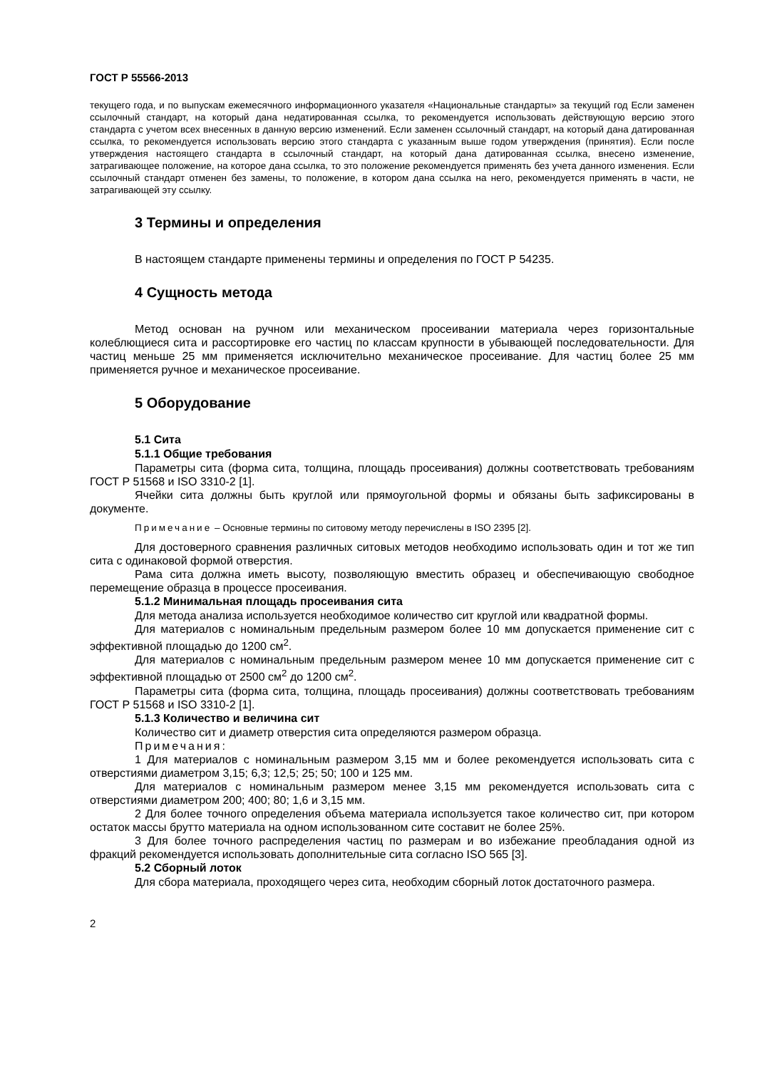ГОСТ Р 55566-2013
текущего года, и по выпускам ежемесячного информационного указателя «Национальные стандарты» за текущий год Если заменен ссылочный стандарт, на который дана недатированная ссылка, то рекомендуется использовать действующую версию этого стандарта с учетом всех внесенных в данную версию изменений. Если заменен ссылочный стандарт, на который дана датированная ссылка, то рекомендуется использовать версию этого стандарта с указанным выше годом утверждения (принятия). Если после утверждения настоящего стандарта в ссылочный стандарт, на который дана датированная ссылка, внесено изменение, затрагивающее положение, на которое дана ссылка, то это положение рекомендуется применять без учета данного изменения. Если ссылочный стандарт отменен без замены, то положение, в котором дана ссылка на него, рекомендуется применять в части, не затрагивающей эту ссылку.
3 Термины и определения
В настоящем стандарте применены термины и определения по ГОСТ Р 54235.
4 Сущность метода
Метод основан на ручном или механическом просеивании материала через горизонтальные колеблющиеся сита и рассортировке его частиц по классам крупности в убывающей последовательности. Для частиц меньше 25 мм применяется исключительно механическое просеивание. Для частиц более 25 мм применяется ручное и механическое просеивание.
5 Оборудование
5.1 Сита
5.1.1 Общие требования
Параметры сита (форма сита, толщина, площадь просеивания) должны соответствовать требованиям ГОСТ Р 51568 и ISO 3310-2 [1].
Ячейки сита должны быть круглой или прямоугольной формы и обязаны быть зафиксированы в документе.
Примечание – Основные термины по ситовому методу перечислены в ISO 2395 [2].
Для достоверного сравнения различных ситовых методов необходимо использовать один и тот же тип сита с одинаковой формой отверстия.
Рама сита должна иметь высоту, позволяющую вместить образец и обеспечивающую свободное перемещение образца в процессе просеивания.
5.1.2 Минимальная площадь просеивания сита
Для метода анализа используется необходимое количество сит круглой или квадратной формы.
Для материалов с номинальным предельным размером более 10 мм допускается применение сит с эффективной площадью до 1200 см<sup>2</sup>.
Для материалов с номинальным предельным размером менее 10 мм допускается применение сит с эффективной площадью от 2500 см<sup>2</sup> до 1200 см<sup>2</sup>.
Параметры сита (форма сита, толщина, площадь просеивания) должны соответствовать требованиям ГОСТ Р 51568 и ISO 3310-2 [1].
5.1.3 Количество и величина сит
Количество сит и диаметр отверстия сита определяются размером образца.
Примечания:
1 Для материалов с номинальным размером 3,15 мм и более рекомендуется использовать сита с отверстиями диаметром 3,15; 6,3; 12,5; 25; 50; 100 и 125 мм.
Для материалов с номинальным размером менее 3,15 мм рекомендуется использовать сита с отверстиями диаметром 200; 400; 80; 1,6 и 3,15 мм.
2 Для более точного определения объема материала используется такое количество сит, при котором остаток массы брутто материала на одном использованном сите составит не более 25%.
3 Для более точного распределения частиц по размерам и во избежание преобладания одной из фракций рекомендуется использовать дополнительные сита согласно ISO 565 [3].
5.2 Сборный лоток
Для сбора материала, проходящего через сита, необходим сборный лоток достаточного размера.
2